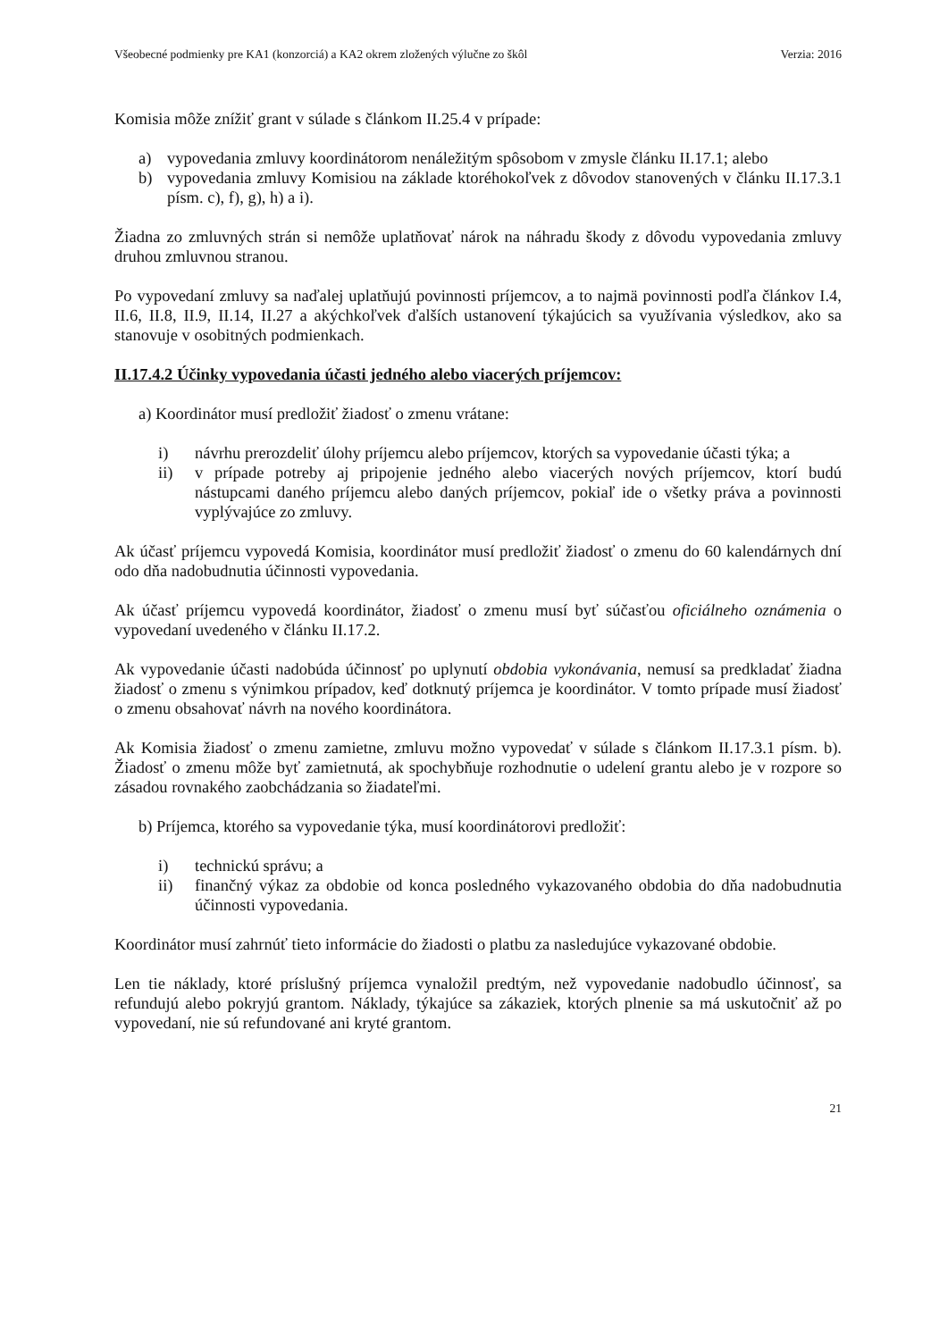Všeobecné podmienky pre KA1 (konzorciá) a KA2 okrem zložených výlučne zo škôl Verzia: 2016
Komisia môže znížiť grant v súlade s článkom II.25.4 v prípade:
a) vypovedania zmluvy koordinátorom nenáležitým spôsobom v zmysle článku II.17.1; alebo
b) vypovedania zmluvy Komisiou na základe ktoréhokoľvek z dôvodov stanovených v článku II.17.3.1 písm. c), f), g), h) a i).
Žiadna zo zmluvných strán si nemôže uplatňovať nárok na náhradu škody z dôvodu vypovedania zmluvy druhou zmluvnou stranou.
Po vypovedaní zmluvy sa naďalej uplatňujú povinnosti príjemcov, a to najmä povinnosti podľa článkov I.4, II.6, II.8, II.9, II.14, II.27 a akýchkoľvek ďalších ustanovení týkajúcich sa využívania výsledkov, ako sa stanovuje v osobitných podmienkach.
II.17.4.2 Účinky vypovedania účasti jedného alebo viacerých príjemcov:
a) Koordinátor musí predložiť žiadosť o zmenu vrátane:
i) návrhu prerozdeliť úlohy príjemcu alebo príjemcov, ktorých sa vypovedanie účasti týka; a
ii) v prípade potreby aj pripojenie jedného alebo viacerých nových príjemcov, ktorí budú nástupcami daného príjemcu alebo daných príjemcov, pokiaľ ide o všetky práva a povinnosti vyplývajúce zo zmluvy.
Ak účasť príjemcu vypovedá Komisia, koordinátor musí predložiť žiadosť o zmenu do 60 kalendárnych dní odo dňa nadobudnutia účinnosti vypovedania.
Ak účasť príjemcu vypovedá koordinátor, žiadosť o zmenu musí byť súčasťou oficiálneho oznámenia o vypovedaní uvedeného v článku II.17.2.
Ak vypovedanie účasti nadobúda účinnosť po uplynutí obdobia vykonávania, nemusí sa predkladať žiadna žiadosť o zmenu s výnimkou prípadov, keď dotknutý príjemca je koordinátor. V tomto prípade musí žiadosť o zmenu obsahovať návrh na nového koordinátora.
Ak Komisia žiadosť o zmenu zamietne, zmluvu možno vypovedať v súlade s článkom II.17.3.1 písm. b). Žiadosť o zmenu môže byť zamietnutá, ak spochybňuje rozhodnutie o udelení grantu alebo je v rozpore so zásadou rovnakého zaobchádzania so žiadateľmi.
b) Príjemca, ktorého sa vypovedanie týka, musí koordinátorovi predložiť:
i) technickú správu; a
ii) finančný výkaz za obdobie od konca posledného vykazovaného obdobia do dňa nadobudnutia účinnosti vypovedania.
Koordinátor musí zahrnúť tieto informácie do žiadosti o platbu za nasledujúce vykazované obdobie.
Len tie náklady, ktoré príslušný príjemca vynaložil predtým, než vypovedanie nadobudlo účinnosť, sa refundujú alebo pokryjú grantom. Náklady, týkajúce sa zákaziek, ktorých plnenie sa má uskutočniť až po vypovedaní, nie sú refundované ani kryté grantom.
21